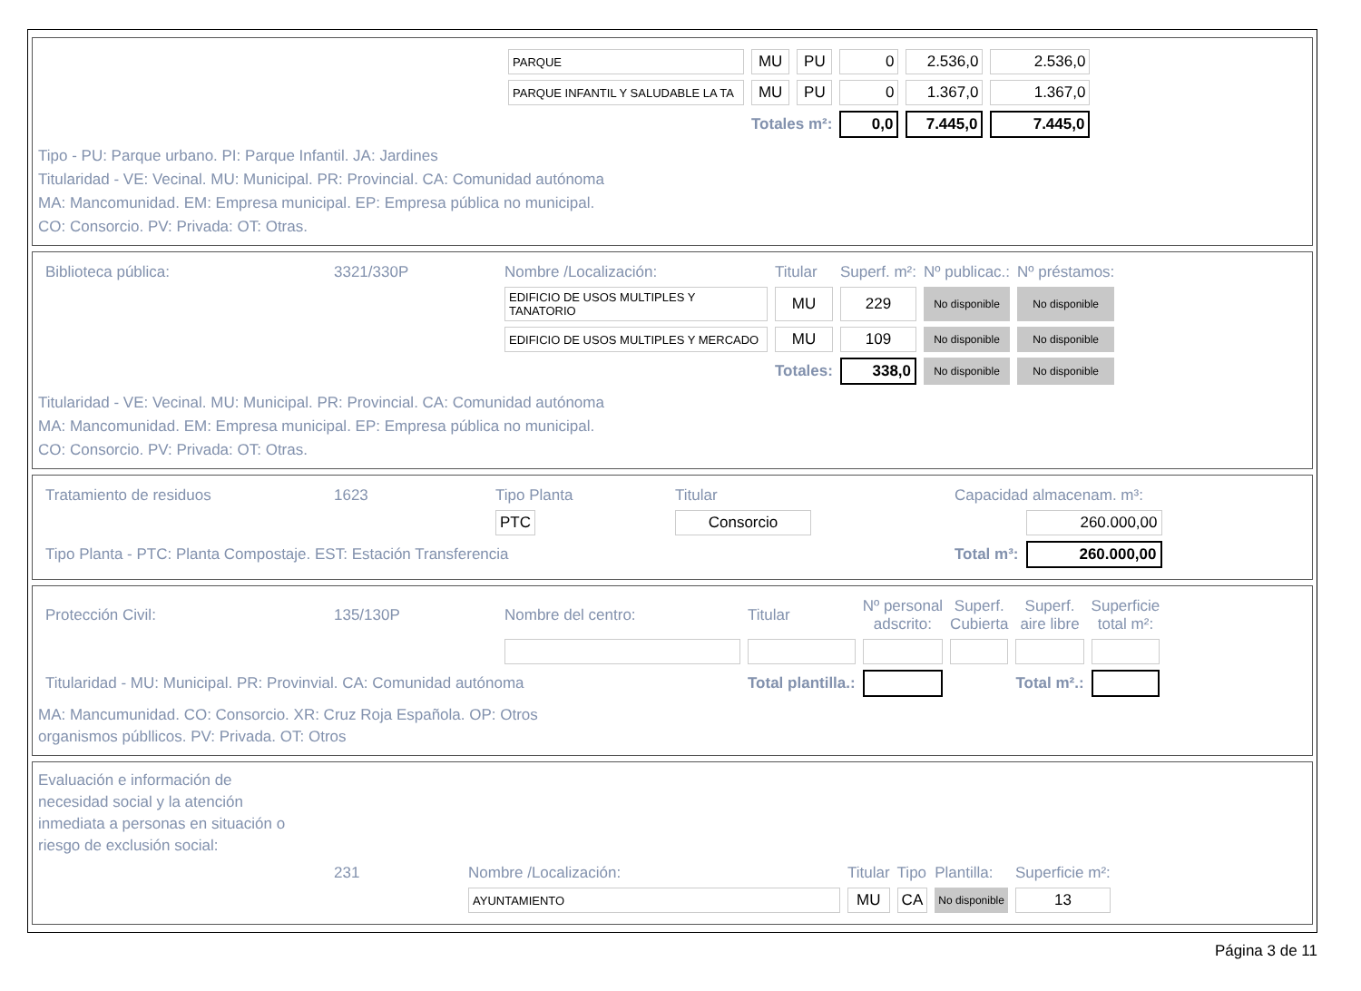| PARQUE | MU | PU | 0 | 2.536,0 | 2.536,0 |
| PARQUE INFANTIL Y SALUDABLE LA TA | MU | PU | 0 | 1.367,0 | 1.367,0 |
| | Totales m²: | | 0,0 | 7.445,0 | 7.445,0 |
Tipo - PU: Parque urbano. PI: Parque Infantil. JA: Jardines
Titularidad - VE: Vecinal. MU: Municipal. PR: Provincial. CA: Comunidad autónoma
MA: Mancomunidad. EM: Empresa municipal. EP: Empresa pública no municipal.
CO: Consorcio. PV: Privada: OT: Otras.
| Biblioteca pública: | 3321/330P | Nombre /Localización: | Titular | Superf. m²: | Nº publicac.: | Nº préstamos: |
| | | EDIFICIO DE USOS MULTIPLES Y TANATORIO | MU | 229 | No disponible | No disponible |
| | | EDIFICIO DE USOS MULTIPLES Y MERCADO | MU | 109 | No disponible | No disponible |
| | | | Totales: | 338,0 | No disponible | No disponible |
Titularidad - VE: Vecinal. MU: Municipal. PR: Provincial. CA: Comunidad autónoma
MA: Mancomunidad. EM: Empresa municipal. EP: Empresa pública no municipal.
CO: Consorcio. PV: Privada: OT: Otras.
| Tratamiento de residuos | 1623 | Tipo Planta | Titular | Capacidad almacenam. m³: | |
| | | PTC | Consorcio | | 260.000,00 |
| Tipo Planta - PTC: Planta Compostaje. EST: Estación Transferencia | | | | Total m³: | 260.000,00 |
| Protección Civil: | 135/130P | Nombre del centro: | Titular | Nº personal adscrito: | Superf. Cubierta | Superf. aire libre | Superficie total m²: |
| Titularidad - MU: Municipal. PR: Provinvial. CA: Comunidad autónoma | | | Total plantilla.: | | | Total m².: | |
MA: Mancumunidad. CO: Consorcio. XR: Cruz Roja Española. OP: Otros
organismos públlicos. PV: Privada. OT: Otros
Evaluación e información de
necesidad social y la atención
inmediata a personas en situación o
riesgo de exclusión social:
| | 231 | Nombre /Localización: | Titular | Tipo | Plantilla: | Superficie m²: |
| | | AYUNTAMIENTO | MU | CA | No disponible | 13 |
Página 3 de 11